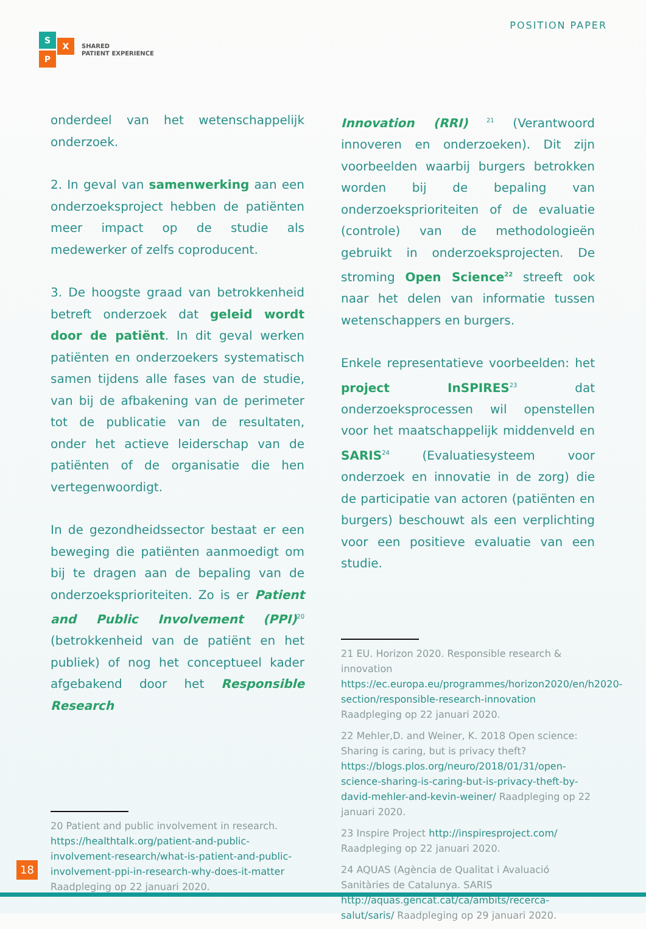S
X
P
SHARED
PATIENT EXPERIENCE
POSITION PAPER
onderdeel van het wetenschappelijk onderzoek.
2. In geval van samenwerking aan een onderzoeksproject hebben de patiënten meer impact op de studie als medewerker of zelfs coproducent.
3. De hoogste graad van betrokkenheid betreft onderzoek dat geleid wordt door de patiënt. In dit geval werken patiënten en onderzoekers systematisch samen tijdens alle fases van de studie, van bij de afbakening van de perimeter tot de publicatie van de resultaten, onder het actieve leiderschap van de patiënten of de organisatie die hen vertegenwoordigt.
In de gezondheidssector bestaat er een beweging die patiënten aanmoedigt om bij te dragen aan de bepaling van de onderzoeksprioriteiten. Zo is er Patient and Public Involvement (PPI)<sup>20</sup> (betrokkenheid van de patiënt en het publiek) of nog het conceptueel kader afgebakend door het Responsible Research
20 Patient and public involvement in research. https://healthtalk.org/patient-and-public-involvement-research/what-is-patient-and-public-involvement-ppi-in-research-why-does-it-matter Raadpleging op 22 januari 2020.
Innovation (RRI) <sup>21</sup> (Verantwoord innoveren en onderzoeken). Dit zijn voorbeelden waarbij burgers betrokken worden bij de bepaling van onderzoeksprioriteiten of de evaluatie (controle) van de methodologieën gebruikt in onderzoeksprojecten. De stroming Open Science<sup>22</sup> streeft ook naar het delen van informatie tussen wetenschappers en burgers.
Enkele representatieve voorbeelden: het project InSPIRES<sup>23</sup> dat onderzoeksprocessen wil openstellen voor het maatschappelijk middenveld en SARIS<sup>24</sup> (Evaluatiesysteem voor onderzoek en innovatie in de zorg) die de participatie van actoren (patiënten en burgers) beschouwt als een verplichting voor een positieve evaluatie van een studie.
21 EU. Horizon 2020. Responsible research & innovation https://ec.europa.eu/programmes/horizon2020/en/h2020-section/responsible-research-innovation Raadpleging op 22 januari 2020.
22 Mehler,D. and Weiner, K. 2018 Open science: Sharing is caring, but is privacy theft? https://blogs.plos.org/neuro/2018/01/31/open-science-sharing-is-caring-but-is-privacy-theft-by-david-mehler-and-kevin-weiner/ Raadpleging op 22 januari 2020.
23 Inspire Project http://inspiresproject.com/ Raadpleging op 22 januari 2020.
24 AQUAS (Agència de Qualitat i Avaluació Sanitàries de Catalunya. SARIS http://aquas.gencat.cat/ca/ambits/recerca-salut/saris/ Raadpleging op 29 januari 2020.
18